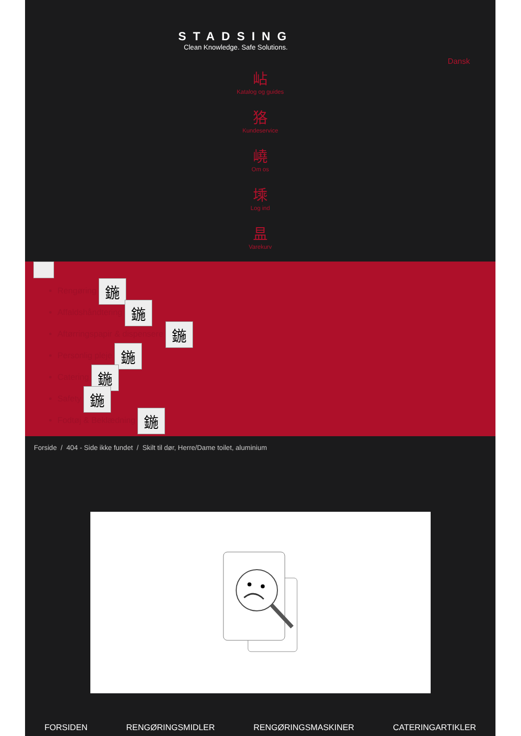STADSING
Clean Knowledge. Safe Solutions.
Dansk
岾
Katalog og guides
狢
Kundeservice
嶢
Om os
塖
Log ind
昷
Varekurv
Rengøring 鍦
Affaldshåndtering 鍦
Aftørringspapir & dispensere 鍦
Personlig pleje 鍦
Catering 鍦
Safety 鍦
Fodtøj & Beklædning 鍦
Forside / 404 - Side ikke fundet / Skilt til dør, Herre/Dame toilet, aluminium
FORSIDEN RENGØRINGSMIDLER RENGØRINGSMASKINER CATERINGARTIKLER